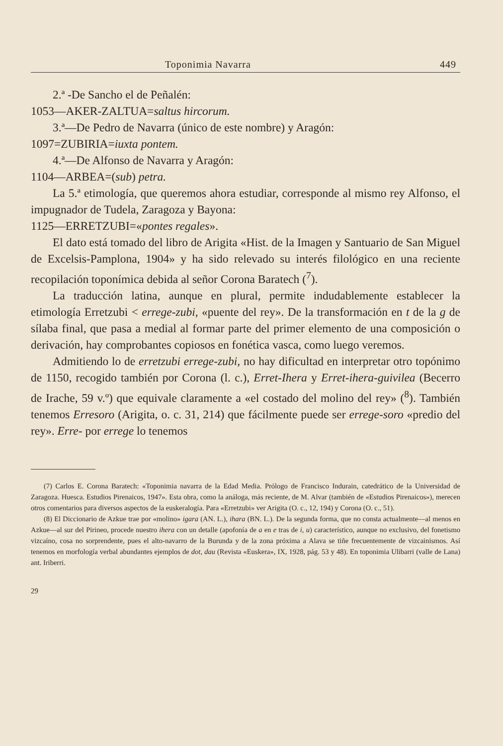Toponimia Navarra 449
2.ª -De Sancho el de Peñalén:
1053—AKER-ZALTUA=saltus hircorum.
3.ª—De Pedro de Navarra (único de este nombre) y Aragón:
1097=ZUBIRIA=iuxta pontem.
4.ª—De Alfonso de Navarra y Aragón:
1104—ARBEA=(sub) petra.
La 5.ª etimología, que queremos ahora estudiar, corresponde al mismo rey Alfonso, el impugnador de Tudela, Zaragoza y Bayona:
1125—ERRETZUBI=«pontes regales».
El dato está tomado del libro de Arigita «Hist. de la Imagen y Santuario de San Miguel de Excelsis-Pamplona, 1904» y ha sido relevado su interés filológico en una reciente recopilación toponímica debida al señor Corona Baratech (<sup>7</sup>).
La traducción latina, aunque en plural, permite indudablemente establecer la etimología Erretzubi < errege-zubi, «puente del rey». De la transformación en t de la g de sílaba final, que pasa a medial al formar parte del primer elemento de una composición o derivación, hay comprobantes copiosos en fonética vasca, como luego veremos.
Admitiendo lo de erretzubi errege-zubi, no hay dificultad en interpretar otro topónimo de 1150, recogido también por Corona (l. c.), Erret-Ihera y Erret-ihera-guivilea (Becerro de Irache, 59 v.º) que equivale claramente a «el costado del molino del rey» (<sup>8</sup>). También tenemos Erresoro (Arigita, o. c. 31, 214) que fácilmente puede ser errege-soro «predio del rey». Erre- por errege lo tenemos
(7) Carlos E. Corona Baratech: «Toponimia navarra de la Edad Media. Prólogo de Francisco Indurain, catedrático de la Universidad de Zaragoza. Huesca. Estudios Pirenaicos, 1947». Esta obra, como la análoga, más reciente, de M. Alvar (también de «Estudios Pirenaicos»), merecen otros comentarios para diversos aspectos de la euskeralogía. Para «Erretzubi» ver Arigita (O. c., 12, 194) y Corona (O. c., 51).
(8) El Diccionario de Azkue trae por «molino» igara (AN. L.), ihara (BN. L.). De la segunda forma, que no consta actualmente—al menos en Azkue—al sur del Pirineo, procede nuestro ihera con un detalle (apofonía de a en e tras de i, u) característico, aunque no exclusivo, del fonetismo vizcaíno, cosa no sorprendente, pues el alto-navarro de la Burunda y de la zona próxima a Alava se tiñe frecuentemente de vizcainismos. Así tenemos en morfología verbal abundantes ejemplos de dot, dau (Revista «Euskera», IX, 1928, pág. 53 y 48). En toponimia Ulibarri (valle de Lana) ant. Iriberri.
29